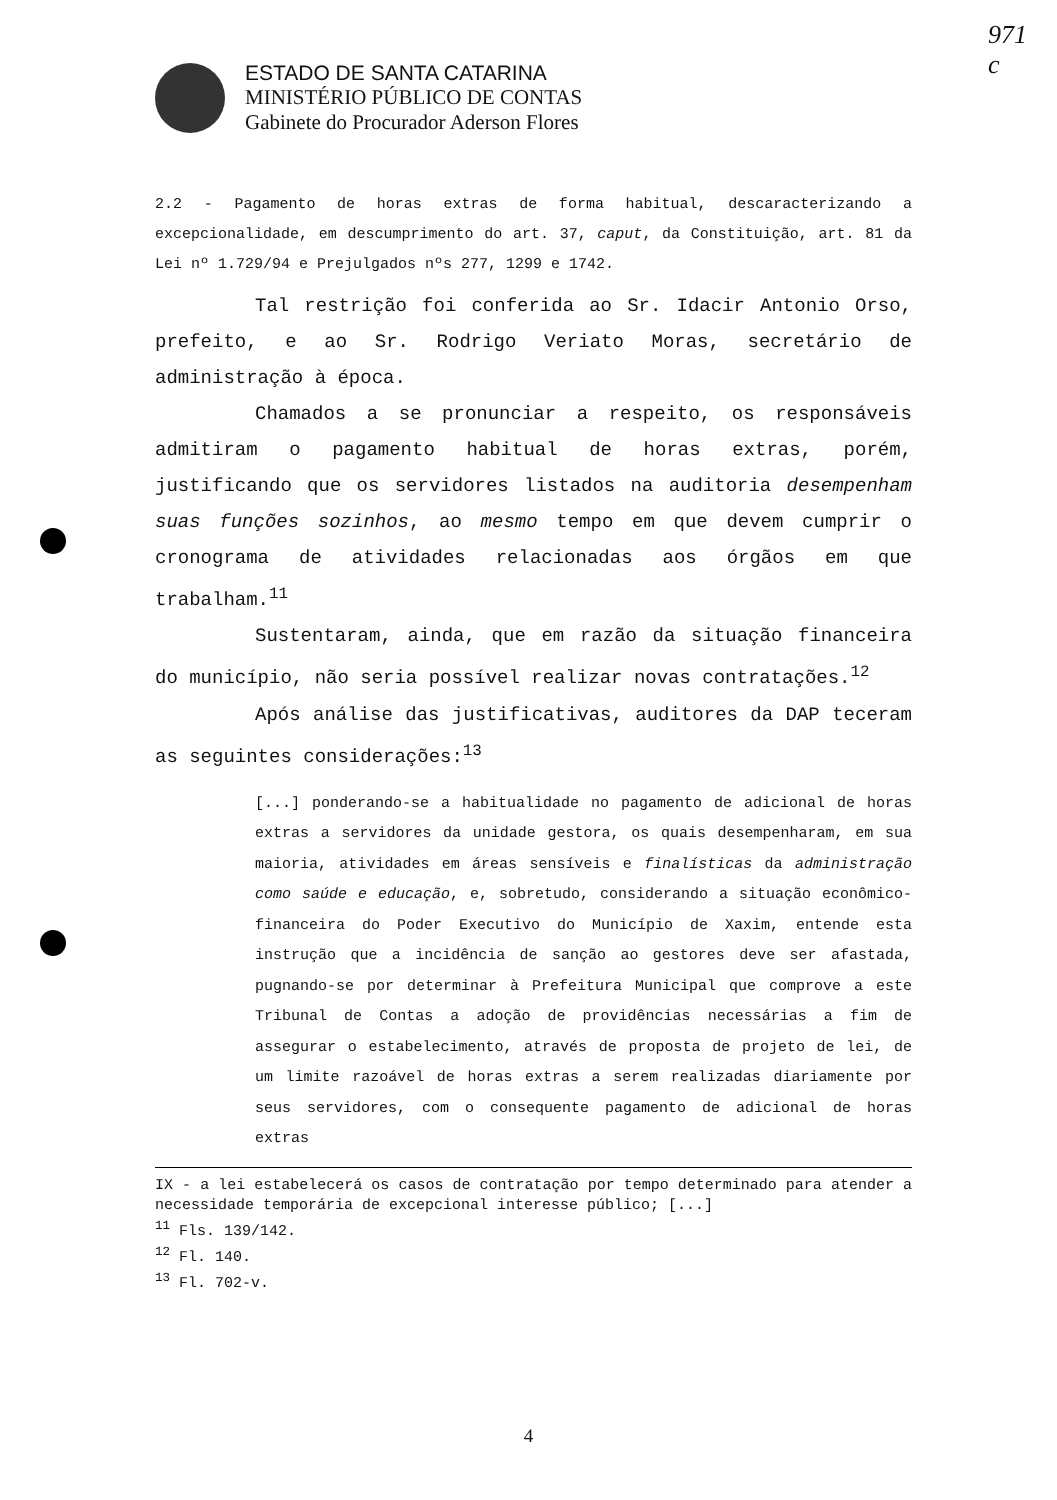971
c
ESTADO DE SANTA CATARINA
MINISTÉRIO PÚBLICO DE CONTAS
Gabinete do Procurador Aderson Flores
2.2 - Pagamento de horas extras de forma habitual, descaracterizando a excepcionalidade, em descumprimento do art. 37, caput, da Constituição, art. 81 da Lei nº 1.729/94 e Prejulgados nºs 277, 1299 e 1742.
Tal restrição foi conferida ao Sr. Idacir Antonio Orso, prefeito, e ao Sr. Rodrigo Veriato Moras, secretário de administração à época.
Chamados a se pronunciar a respeito, os responsáveis admitiram o pagamento habitual de horas extras, porém, justificando que os servidores listados na auditoria desempenham suas funções sozinhos, ao mesmo tempo em que devem cumprir o cronograma de atividades relacionadas aos órgãos em que trabalham.<sup>11</sup>
Sustentaram, ainda, que em razão da situação financeira do município, não seria possível realizar novas contratações.<sup>12</sup>
Após análise das justificativas, auditores da DAP teceram as seguintes considerações:<sup>13</sup>
[...] ponderando-se a habitualidade no pagamento de adicional de horas extras a servidores da unidade gestora, os quais desempenharam, em sua maioria, atividades em áreas sensíveis e finalísticas da administração como saúde e educação, e, sobretudo, considerando a situação econômico-financeira do Poder Executivo do Município de Xaxim, entende esta instrução que a incidência de sanção ao gestores deve ser afastada, pugnando-se por determinar à Prefeitura Municipal que comprove a este Tribunal de Contas a adoção de providências necessárias a fim de assegurar o estabelecimento, através de proposta de projeto de lei, de um limite razoável de horas extras a serem realizadas diariamente por seus servidores, com o consequente pagamento de adicional de horas extras
IX - a lei estabelecerá os casos de contratação por tempo determinado para atender a necessidade temporária de excepcional interesse público; [...]
<sup>11</sup> Fls. 139/142.
<sup>12</sup> Fl. 140.
<sup>13</sup> Fl. 702-v.
4